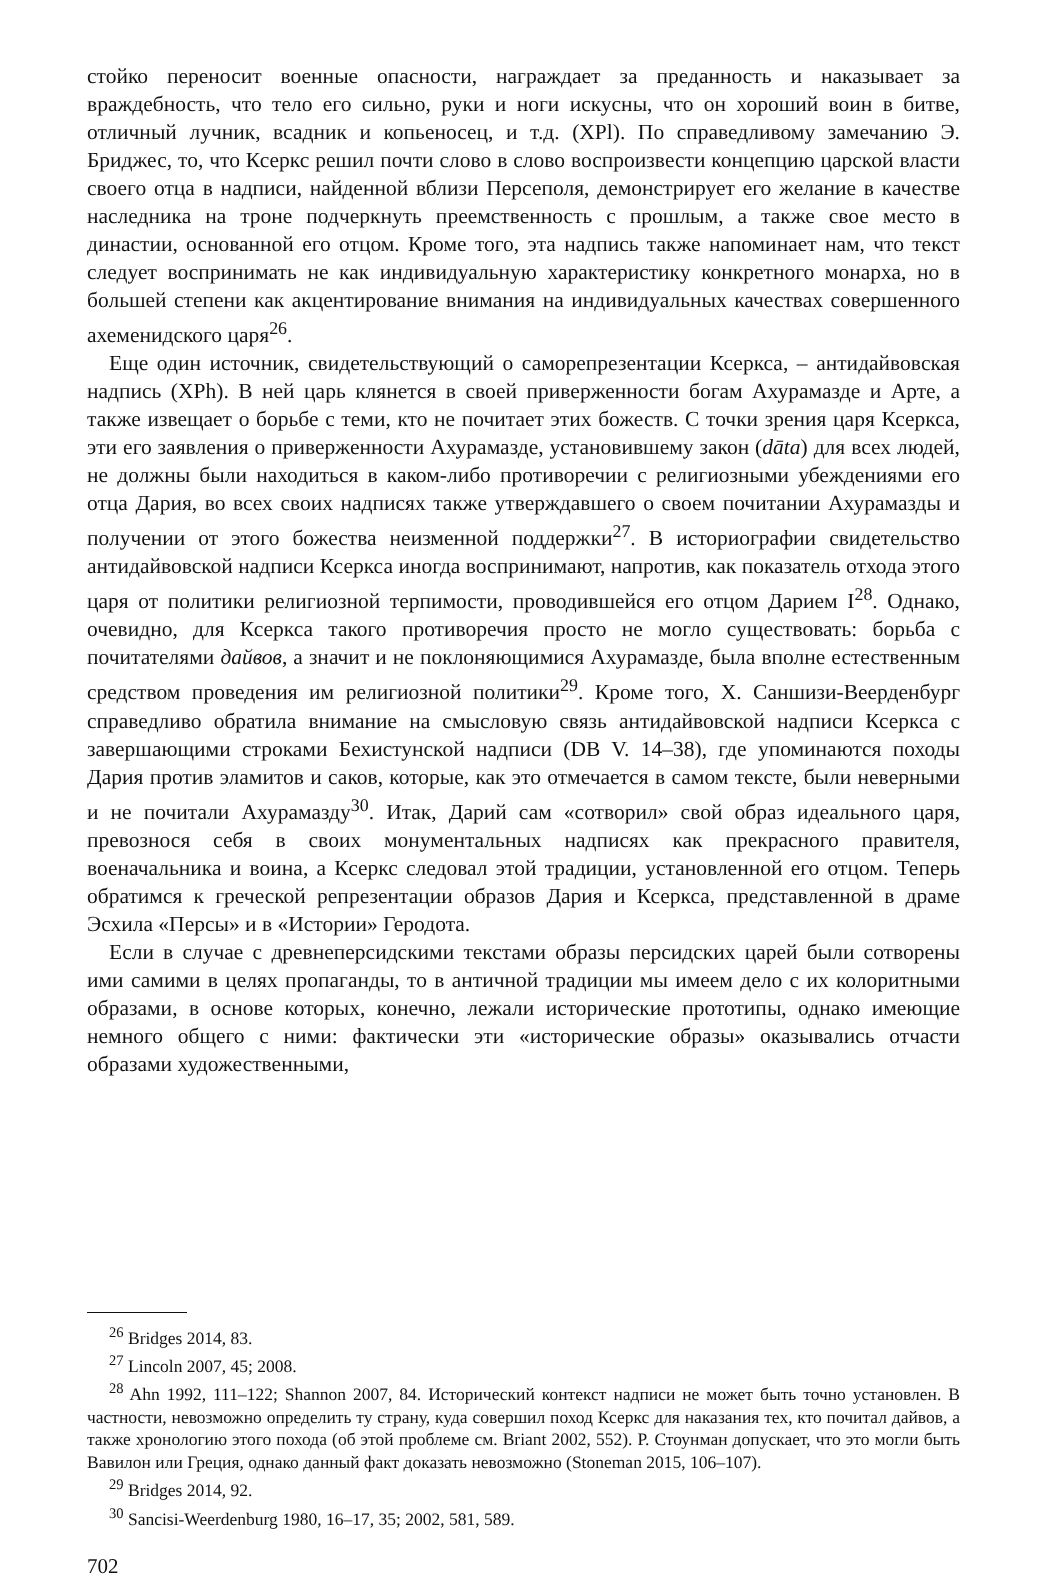стойко переносит военные опасности, награждает за преданность и наказывает за враждебность, что тело его сильно, руки и ноги искусны, что он хороший воин в битве, отличный лучник, всадник и копьеносец, и т.д. (XPl). По справедливому замечанию Э. Бриджес, то, что Ксеркс решил почти слово в слово воспроизвести концепцию царской власти своего отца в надписи, найденной вблизи Персеполя, демонстрирует его желание в качестве наследника на троне подчеркнуть преемственность с прошлым, а также свое место в династии, основанной его отцом. Кроме того, эта надпись также напоминает нам, что текст следует воспринимать не как индивидуальную характеристику конкретного монарха, но в большей степени как акцентирование внимания на индивидуальных качествах совершенного ахеменидского царя<sup>26</sup>.
Еще один источник, свидетельствующий о саморепрезентации Ксеркса, – антидайвовская надпись (XPh). В ней царь клянется в своей приверженности богам Ахурамазде и Арте, а также извещает о борьбе с теми, кто не почитает этих божеств. С точки зрения царя Ксеркса, эти его заявления о приверженности Ахурамазде, установившему закон (dāta) для всех людей, не должны были находиться в каком-либо противоречии с религиозными убеждениями его отца Дария, во всех своих надписях также утверждавшего о своем почитании Ахурамазды и получении от этого божества неизменной поддержки<sup>27</sup>. В историографии свидетельство антидайвовской надписи Ксеркса иногда воспринимают, напротив, как показатель отхода этого царя от политики религиозной терпимости, проводившейся его отцом Дарием I<sup>28</sup>. Однако, очевидно, для Ксеркса такого противоречия просто не могло существовать: борьба с почитателями дайвов, а значит и не поклоняющимися Ахурамазде, была вполне естественным средством проведения им религиозной политики<sup>29</sup>. Кроме того, Х. Саншизи-Веерденбург справедливо обратила внимание на смысловую связь антидайвовской надписи Ксеркса с завершающими строками Бехистунской надписи (DB V. 14–38), где упоминаются походы Дария против эламитов и саков, которые, как это отмечается в самом тексте, были неверными и не почитали Ахурамазду<sup>30</sup>. Итак, Дарий сам «сотворил» свой образ идеального царя, превознося себя в своих монументальных надписях как прекрасного правителя, военачальника и воина, а Ксеркс следовал этой традиции, установленной его отцом. Теперь обратимся к греческой репрезентации образов Дария и Ксеркса, представленной в драме Эсхила «Персы» и в «Истории» Геродота.
Если в случае с древнеперсидскими текстами образы персидских царей были сотворены ими самими в целях пропаганды, то в античной традиции мы имеем дело с их колоритными образами, в основе которых, конечно, лежали исторические прототипы, однако имеющие немного общего с ними: фактически эти «исторические образы» оказывались отчасти образами художественными,
<sup>26</sup> Bridges 2014, 83.
<sup>27</sup> Lincoln 2007, 45; 2008.
<sup>28</sup> Ahn 1992, 111–122; Shannon 2007, 84. Исторический контекст надписи не может быть точно установлен. В частности, невозможно определить ту страну, куда совершил поход Ксеркс для наказания тех, кто почитал дайвов, а также хронологию этого похода (об этой проблеме см. Briant 2002, 552). Р. Стоунман допускает, что это могли быть Вавилон или Греция, однако данный факт доказать невозможно (Stoneman 2015, 106–107).
<sup>29</sup> Bridges 2014, 92.
<sup>30</sup> Sancisi-Weerdenburg 1980, 16–17, 35; 2002, 581, 589.
702